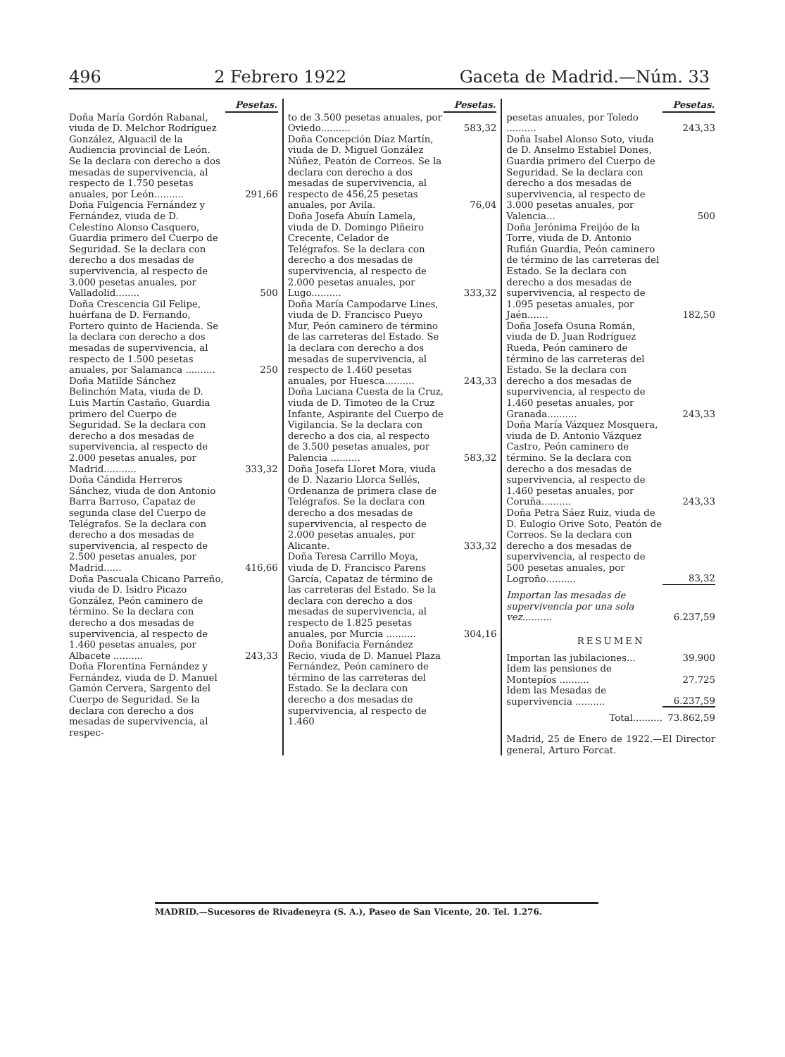496 2 Febrero 1922 Gaceta de Madrid.—Núm. 33
| | Pesetas. |
| Doña María Gordón Rabanal, viuda de D. Melchor Rodríguez González, Alguacil de la Audiencia provincial de León. Se la declara con derecho a dos mesadas de supervivencia, al respecto de 1.750 pesetas anuales, por León.......... | 291,66 |
| Doña Fulgencia Fernández y Fernández, viuda de D. Celestino Alonso Casquero, Guardia primero del Cuerpo de Seguridad. Se la declara con derecho a dos mesadas de supervivencia, al respecto de 3.000 pesetas anuales, por Valladolid........ | 500 |
| Doña Crescencia Gil Felipe, huérfana de D. Fernando, Portero quinto de Hacienda. Se la declara con derecho a dos mesadas de supervivencia, al respecto de 1.500 pesetas anuales, por Salamanca .......... | 250 |
| Doña Matilde Sánchez Belinchón Mata, viuda de D. Luis Martín Castaño, Guardia primero del Cuerpo de Seguridad. Se la declara con derecho a dos mesadas de supervivencia, al respecto de 2.000 pesetas anuales, por Madrid........... | 333,32 |
| Doña Cándida Herreros Sánchez, viuda de don Antonio Barra Barroso, Capataz de segunda clase del Cuerpo de Telégrafos. Se la declara con derecho a dos mesadas de supervivencia, al respecto de 2.500 pesetas anuales, por Madrid...... | 416,66 |
| Doña Pascuala Chicano Parreño, viuda de D. Isidro Picazo González, Peón caminero de término. Se la declara con derecho a dos mesadas de supervivencia, al respecto de 1.460 pesetas anuales, por Albacete .......... | 243,33 |
| Doña Florentina Fernández y Fernández, viuda de D. Manuel Gamón Cervera, Sargento del Cuerpo de Seguridad. Se la declara con derecho a dos mesadas de supervivencia, al respec- | |
| | Pesetas. |
| to de 3.500 pesetas anuales, por Oviedo.......... | 583,32 |
| Doña Concepción Díaz Martín, viuda de D. Miguel González Núñez, Peatón de Correos. Se la declara con derecho a dos mesadas de supervivencia, al respecto de 456,25 pesetas anuales, por Avila. | 76,04 |
| Doña Josefa Abuín Lamela, viuda de D. Domingo Piñeiro Crecente, Celador de Telégrafos. Se la declara con derecho a dos mesadas de supervivencia, al respecto de 2.000 pesetas anuales, por Lugo.......... | 333,32 |
| Doña María Campodarve Lines, viuda de D. Francisco Pueyo Mur, Peón caminero de término de las carreteras del Estado. Se la declara con derecho a dos mesadas de supervivencia, al respecto de 1.460 pesetas anuales, por Huesca.......... | 243,33 |
| Doña Luciana Cuesta de la Cruz, viuda de D. Timoteo de la Cruz Infante, Aspirante del Cuerpo de Vigilancia. Se la declara con derecho a dos cia, al respecto de 3.500 pesetas anuales, por Palencia .......... | 583,32 |
| Doña Josefa Lloret Mora, viuda de D. Nazario Llorca Sellés, Ordenanza de primera clase de Telégrafos. Se la declara con derecho a dos mesadas de supervivencia, al respecto de 2.000 pesetas anuales, por Alicante. | 333,32 |
| Doña Teresa Carrillo Moya, viuda de D. Francisco Parens García, Capataz de término de las carreteras del Estado. Se la declara con derecho a dos mesadas de supervivencia, al respecto de 1.825 pesetas anuales, por Murcia .......... | 304,16 |
| Doña Bonifacia Fernández Recio, viuda de D. Manuel Plaza Fernández, Peón caminero de término de las carreteras del Estado. Se la declara con derecho a dos mesadas de supervivencia, al respecto de 1.460 | |
| | Pesetas. |
| pesetas anuales, por Toledo .......... | 243,33 |
| Doña Isabel Alonso Soto, viuda de D. Anselmo Estabiel Dones, Guardia primero del Cuerpo de Seguridad. Se la declara con derecho a dos mesadas de supervivencia, al respecto de 3.000 pesetas anuales, por Valencia... | 500 |
| Doña Jerónima Freijóo de la Torre, viuda de D. Antonio Rufián Guardia, Peón caminero de término de las carreteras del Estado. Se la declara con derecho a dos mesadas de supervivencia, al respecto de 1.095 pesetas anuales, por Jaén....... | 182,50 |
| Doña Josefa Osuna Román, viuda de D. Juan Rodríguez Rueda, Peón caminero de término de las carreteras del Estado. Se la declara con derecho a dos mesadas de supervivencia, al respecto de 1.460 pesetas anuales, por Granada.......... | 243,33 |
| Doña María Vázquez Mosquera, viuda de D. Antonio Vázquez Castro, Peón caminero de término. Se la declara con derecho a dos mesadas de supervivencia, al respecto de 1.460 pesetas anuales, por Coruña.......... | 243,33 |
| Doña Petra Sáez Ruiz, viuda de D. Eulogio Orive Soto, Peatón de Correos. Se la declara con derecho a dos mesadas de supervivencia, al respecto de 500 pesetas anuales, por Logroño.......... | 83,32 |
| Importan las mesadas de supervivencia por una sola vez.......... | 6.237,59 |
RESUMEN
| Importan las jubilaciones... | 39.900 |
| Idem las pensiones de Montepíos .......... | 27.725 |
| Idem las Mesadas de supervivencia .......... | 6.237,59 |
| Total.......... | 73.862,59 |
Madrid, 25 de Enero de 1922.—El Director general, Arturo Forcat.
MADRID.—Sucesores de Rivadeneyra (S. A.), Paseo de San Vicente, 20. Tel. 1.276.